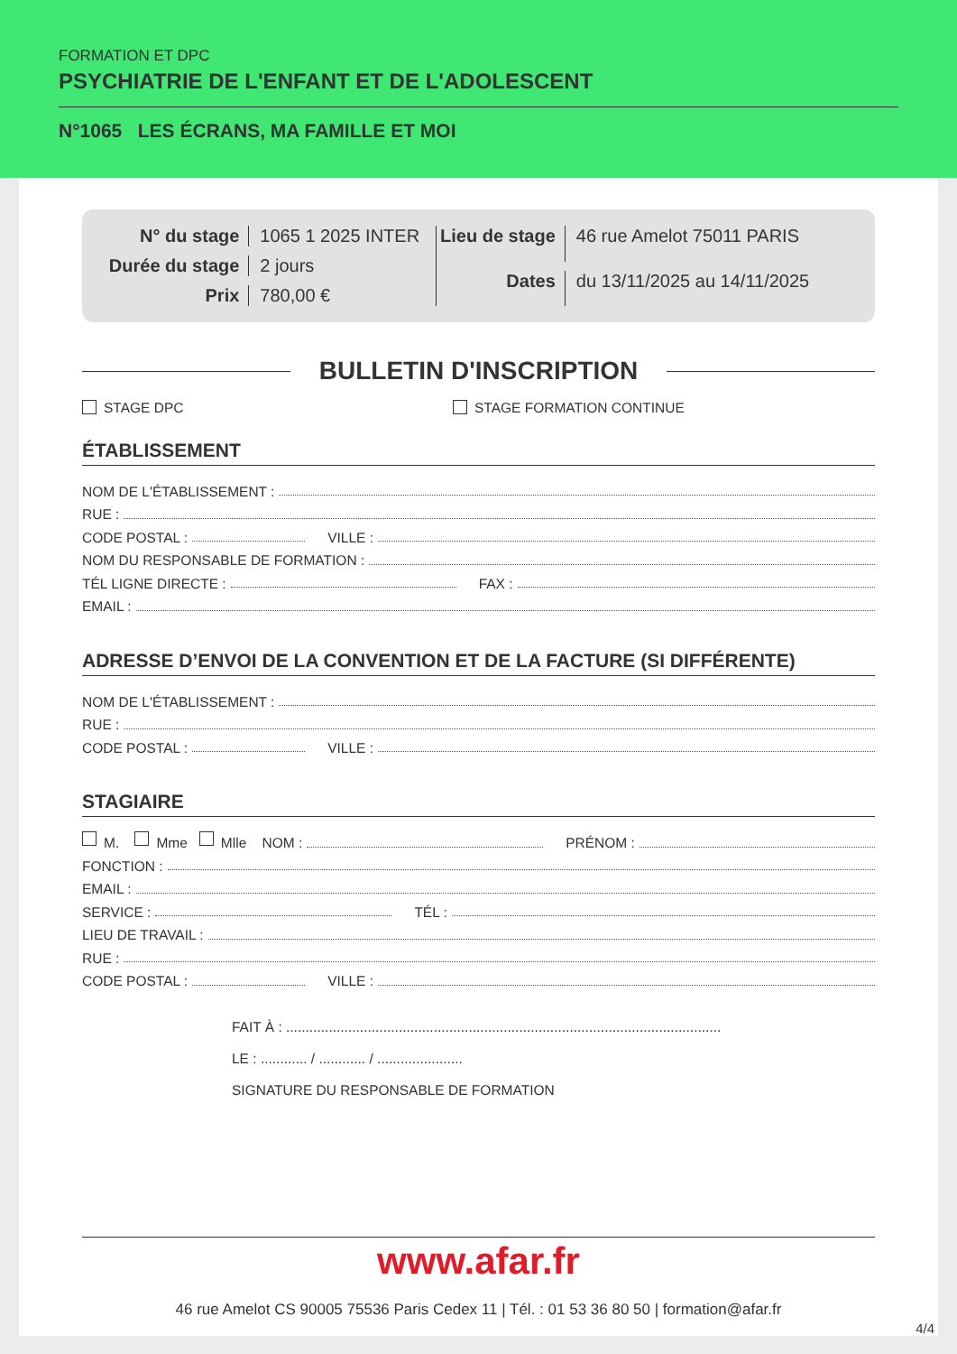FORMATION ET DPC
PSYCHIATRIE DE L'ENFANT ET DE L'ADOLESCENT
N°1065 LES ÉCRANS, MA FAMILLE ET MOI
N° du stage 1065 1 2025 INTER Durée du stage 2 jours Prix 780,00 €
Lieu de stage 46 rue Amelot 75011 PARIS Dates du 13/11/2025 au 14/11/2025
BULLETIN D'INSCRIPTION
STAGE DPC STAGE FORMATION CONTINUE
ÉTABLISSEMENT
NOM DE L'ÉTABLISSEMENT :
RUE :
CODE POSTAL : VILLE :
NOM DU RESPONSABLE DE FORMATION :
TÉL LIGNE DIRECTE : FAX :
EMAIL :
ADRESSE D’ENVOI DE LA CONVENTION ET DE LA FACTURE (SI DIFFÉRENTE)
NOM DE L'ÉTABLISSEMENT :
RUE :
CODE POSTAL : VILLE :
STAGIAIRE
M. Mme Mlle NOM : PRÉNOM :
FONCTION :
EMAIL :
SERVICE : TÉL :
LIEU DE TRAVAIL :
RUE :
CODE POSTAL : VILLE :
FAIT À : ................................................................................................................
LE : ............ / ............ / ......................
SIGNATURE DU RESPONSABLE DE FORMATION
www.afar.fr
46 rue Amelot CS 90005 75536 Paris Cedex 11 | Tél. : 01 53 36 80 50 | formation@afar.fr
4/4